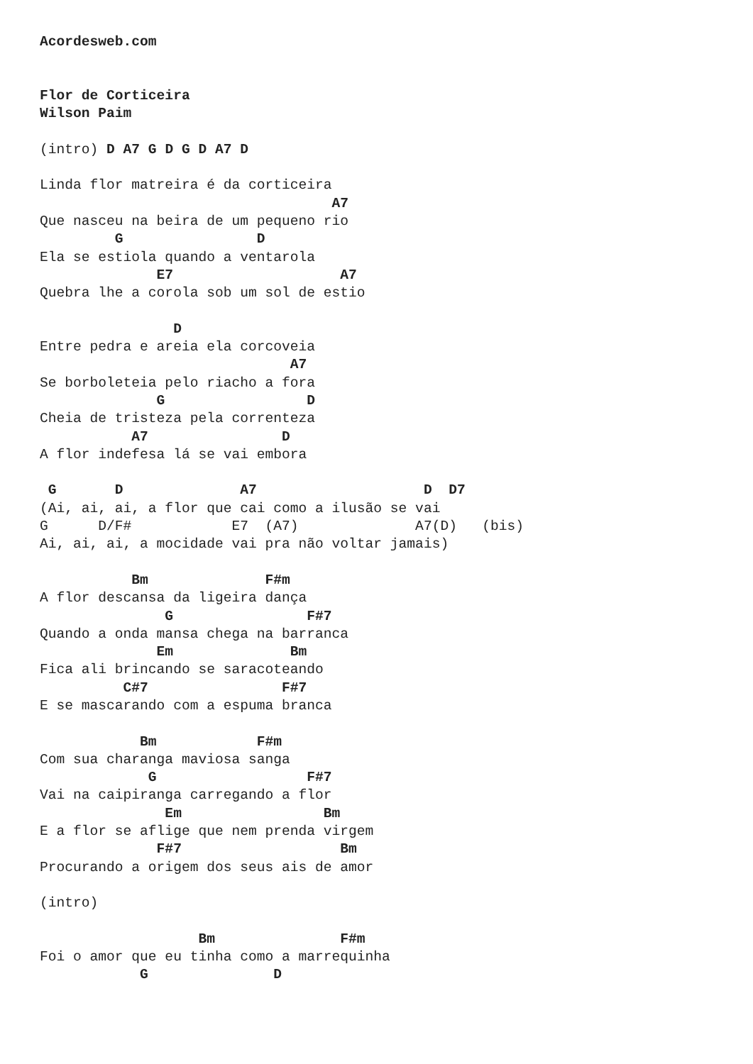Acordesweb.com


Flor de Corticeira
Wilson Paim

(intro) D A7 G D G D A7 D

Linda flor matreira é da corticeira
                                   A7
Que nasceu na beira de um pequeno rio
         G                D
Ela se estiola quando a ventarola
              E7                    A7
Quebra lhe a corola sob um sol de estio

                D
Entre pedra e areia ela corcoveia
                              A7
Se borboleteia pelo riacho a fora
              G                 D
Cheia de tristeza pela correnteza
           A7                D
A flor indefesa lá se vai embora

 G       D              A7                    D  D7
(Ai, ai, ai, a flor que cai como a ilusão se vai
G      D/F#            E7  (A7)              A7(D)   (bis)
Ai, ai, ai, a mocidade vai pra não voltar jamais)

           Bm              F#m
A flor descansa da ligeira dança
               G                F#7
Quando a onda mansa chega na barranca
              Em              Bm
Fica ali brincando se saracoteando
          C#7                F#7
E se mascarando com a espuma branca

            Bm            F#m
Com sua charanga maviosa sanga
             G                  F#7
Vai na caipiranga carregando a flor
               Em                 Bm
E a flor se aflige que nem prenda virgem
              F#7                   Bm
Procurando a origem dos seus ais de amor

(intro)

                   Bm               F#m
Foi o amor que eu tinha como a marrequinha
            G               D